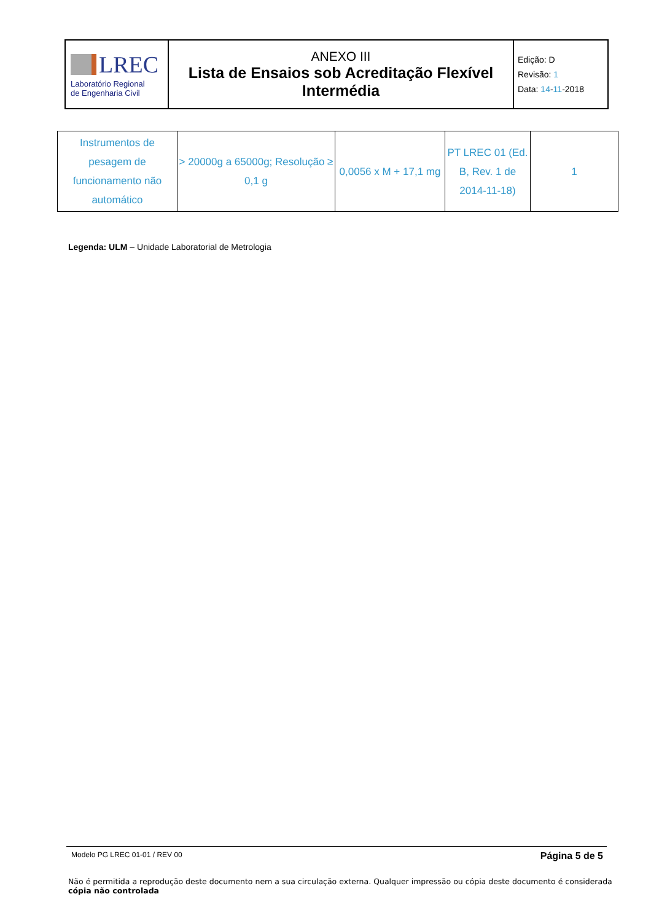| LREC Laboratório Regional de Engenharia Civil | ANEXO III Lista de Ensaios sob Acreditação Flexível Intermédia | Edição: D Revisão: 1 Data: 14 - 11 -2018 |
| Instrumentos de pesagem de funcionamento não automático | > 20000g a 65000g; Resolução ≥ 0,1 g | 0,0056 x M + 17,1 mg | PT LREC 01 (Ed. B, Rev. 1 de 2014-11-18) | 1 |
Legenda: ULM – Unidade Laboratorial de Metrologia
Modelo PG LREC 01-01 / REV 00 Página 5 de 5
Não é permitida a reprodução deste documento nem a sua circulação externa. Qualquer impressão ou cópia deste documento é considerada cópia não controlada